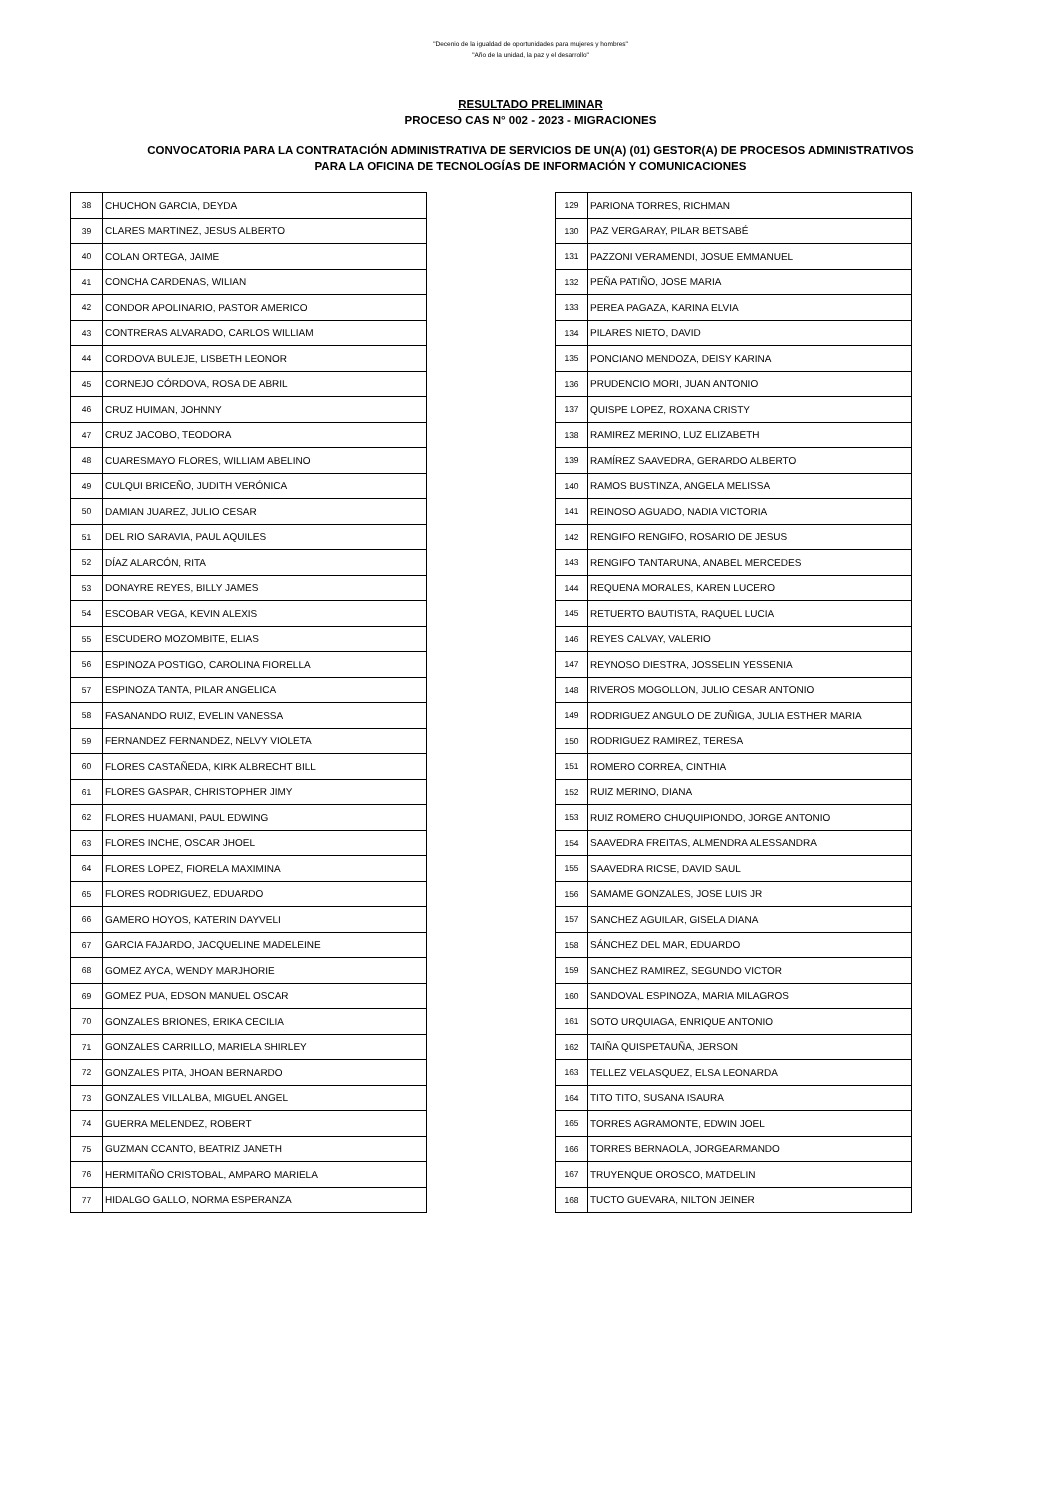"Decenio de la igualdad de oportunidades para mujeres y hombres"
"Año de la unidad, la paz y el desarrollo"
RESULTADO PRELIMINAR
PROCESO CAS N° 002 - 2023 - MIGRACIONES
CONVOCATORIA PARA LA CONTRATACIÓN ADMINISTRATIVA DE SERVICIOS DE UN(A) (01) GESTOR(A) DE PROCESOS ADMINISTRATIVOS
PARA LA OFICINA DE TECNOLOGÍAS DE INFORMACIÓN Y COMUNICACIONES
| 38 | CHUCHON GARCIA, DEYDA |
| 39 | CLARES MARTINEZ, JESUS ALBERTO |
| 40 | COLAN ORTEGA, JAIME |
| 41 | CONCHA CARDENAS, WILIAN |
| 42 | CONDOR APOLINARIO, PASTOR AMERICO |
| 43 | CONTRERAS ALVARADO, CARLOS WILLIAM |
| 44 | CORDOVA BULEJE, LISBETH LEONOR |
| 45 | CORNEJO CÓRDOVA, ROSA DE ABRIL |
| 46 | CRUZ HUIMAN, JOHNNY |
| 47 | CRUZ JACOBO, TEODORA |
| 48 | CUARESMAYO FLORES, WILLIAM ABELINO |
| 49 | CULQUI BRICEÑO, JUDITH VERÓNICA |
| 50 | DAMIAN JUAREZ, JULIO CESAR |
| 51 | DEL RIO SARAVIA, PAUL AQUILES |
| 52 | DÍAZ ALARCÓN, RITA |
| 53 | DONAYRE REYES, BILLY JAMES |
| 54 | ESCOBAR VEGA, KEVIN ALEXIS |
| 55 | ESCUDERO MOZOMBITE, ELIAS |
| 56 | ESPINOZA POSTIGO, CAROLINA FIORELLA |
| 57 | ESPINOZA TANTA, PILAR ANGELICA |
| 58 | FASANANDO RUIZ, EVELIN VANESSA |
| 59 | FERNANDEZ FERNANDEZ, NELVY VIOLETA |
| 60 | FLORES CASTAÑEDA, KIRK ALBRECHT BILL |
| 61 | FLORES GASPAR, CHRISTOPHER JIMY |
| 62 | FLORES HUAMANI, PAUL EDWING |
| 63 | FLORES INCHE, OSCAR JHOEL |
| 64 | FLORES LOPEZ, FIORELA MAXIMINA |
| 65 | FLORES RODRIGUEZ, EDUARDO |
| 66 | GAMERO HOYOS, KATERIN DAYVELI |
| 67 | GARCIA FAJARDO, JACQUELINE MADELEINE |
| 68 | GOMEZ AYCA, WENDY MARJHORIE |
| 69 | GOMEZ PUA, EDSON MANUEL OSCAR |
| 70 | GONZALES BRIONES, ERIKA CECILIA |
| 71 | GONZALES CARRILLO, MARIELA SHIRLEY |
| 72 | GONZALES PITA, JHOAN BERNARDO |
| 73 | GONZALES VILLALBA, MIGUEL ANGEL |
| 74 | GUERRA MELENDEZ, ROBERT |
| 75 | GUZMAN CCANTO, BEATRIZ JANETH |
| 76 | HERMITAÑO CRISTOBAL, AMPARO MARIELA |
| 77 | HIDALGO GALLO, NORMA ESPERANZA |
| 129 | PARIONA TORRES, RICHMAN |
| 130 | PAZ VERGARAY, PILAR BETSABÉ |
| 131 | PAZZONI VERAMENDI, JOSUE EMMANUEL |
| 132 | PEÑA PATIÑO, JOSE MARIA |
| 133 | PEREA PAGAZA, KARINA ELVIA |
| 134 | PILARES NIETO, DAVID |
| 135 | PONCIANO MENDOZA, DEISY KARINA |
| 136 | PRUDENCIO MORI, JUAN ANTONIO |
| 137 | QUISPE LOPEZ, ROXANA CRISTY |
| 138 | RAMIREZ MERINO, LUZ ELIZABETH |
| 139 | RAMÍREZ SAAVEDRA, GERARDO ALBERTO |
| 140 | RAMOS BUSTINZA, ANGELA MELISSA |
| 141 | REINOSO AGUADO, NADIA VICTORIA |
| 142 | RENGIFO RENGIFO, ROSARIO DE JESUS |
| 143 | RENGIFO TANTARUNA, ANABEL MERCEDES |
| 144 | REQUENA MORALES, KAREN LUCERO |
| 145 | RETUERTO BAUTISTA, RAQUEL LUCIA |
| 146 | REYES CALVAY, VALERIO |
| 147 | REYNOSO DIESTRA, JOSSELIN YESSENIA |
| 148 | RIVEROS MOGOLLON, JULIO CESAR ANTONIO |
| 149 | RODRIGUEZ ANGULO DE ZUÑIGA, JULIA ESTHER MARIA |
| 150 | RODRIGUEZ RAMIREZ, TERESA |
| 151 | ROMERO CORREA, CINTHIA |
| 152 | RUIZ MERINO, DIANA |
| 153 | RUIZ ROMERO CHUQUIPIONDO, JORGE ANTONIO |
| 154 | SAAVEDRA FREITAS, ALMENDRA ALESSANDRA |
| 155 | SAAVEDRA RICSE, DAVID SAUL |
| 156 | SAMAME GONZALES, JOSE LUIS JR |
| 157 | SANCHEZ AGUILAR, GISELA DIANA |
| 158 | SÁNCHEZ DEL MAR, EDUARDO |
| 159 | SANCHEZ RAMIREZ, SEGUNDO VICTOR |
| 160 | SANDOVAL ESPINOZA, MARIA MILAGROS |
| 161 | SOTO URQUIAGA, ENRIQUE ANTONIO |
| 162 | TAIÑA QUISPETAUÑA, JERSON |
| 163 | TELLEZ VELASQUEZ, ELSA LEONARDA |
| 164 | TITO TITO, SUSANA ISAURA |
| 165 | TORRES AGRAMONTE, EDWIN JOEL |
| 166 | TORRES BERNAOLA, JORGEARMANDO |
| 167 | TRUYENQUE OROSCO, MATDELIN |
| 168 | TUCTO GUEVARA, NILTON JEINER |